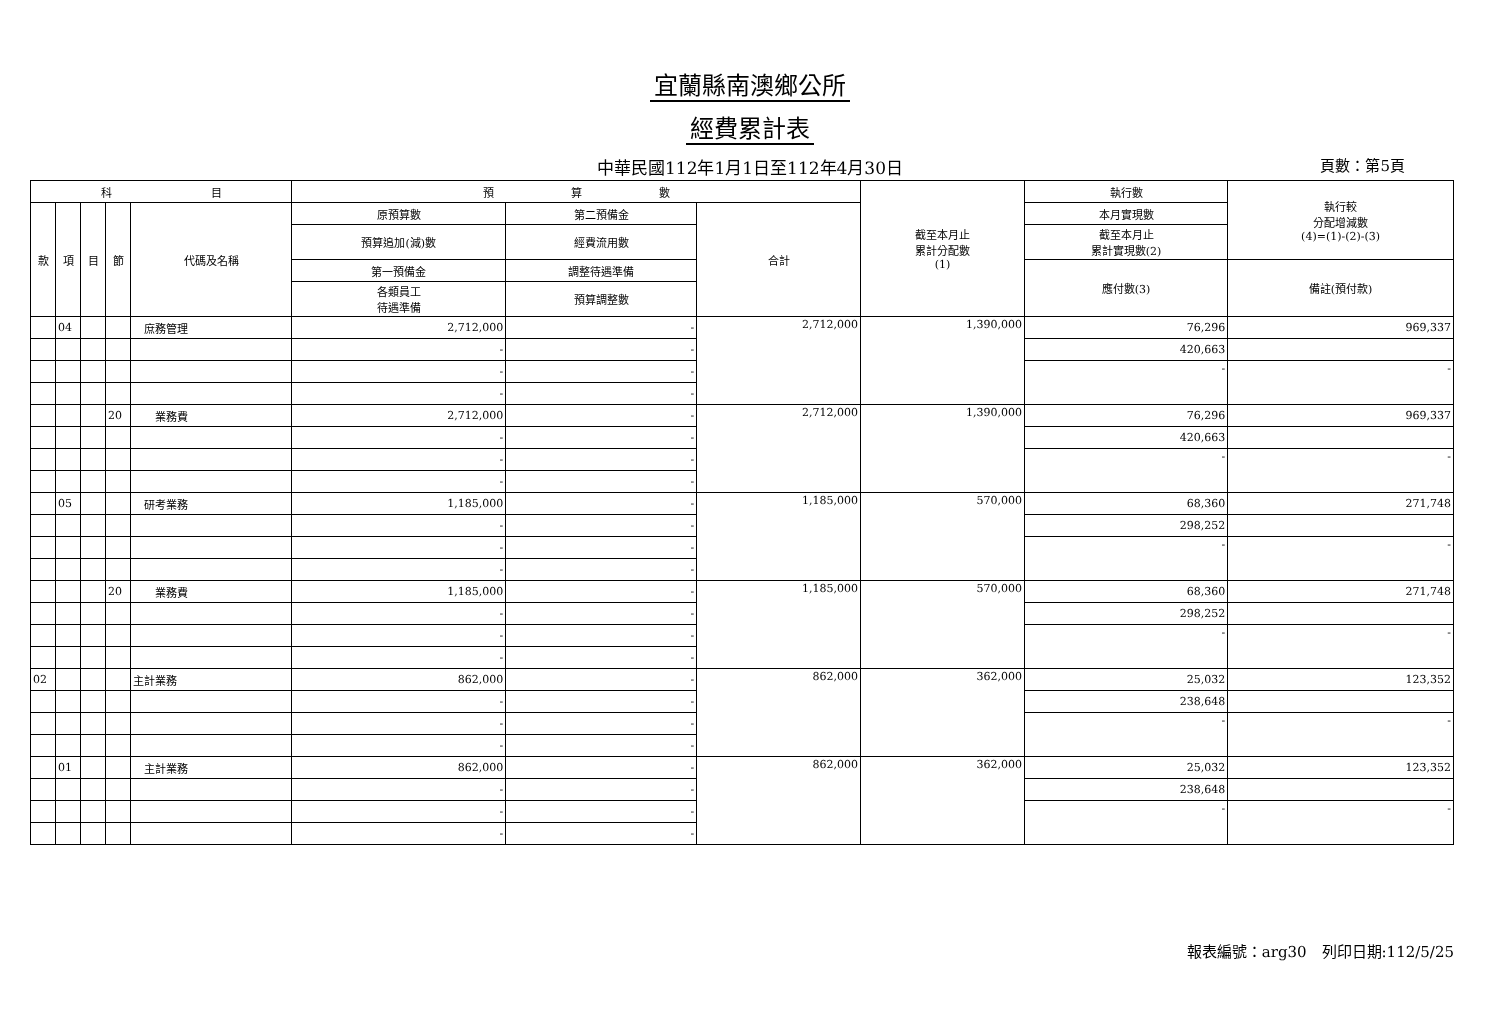宜蘭縣南澳鄉公所
經費累計表
中華民國112年1月1日至112年4月30日 頁數：第5頁
| 科 目 | | | | | 預 算 數 | | | 截至本月止 累計分配數 (1) | 執行數 | 執行較 分配增減數 (4)=(1)-(2)-(3) |
| --- | --- | --- | --- | --- | --- | --- | --- | --- | --- | --- |
| 款 | 項 | 目 | 節 | 代碼及名稱 | 原預算數 | 第二預備金 | 合計 | | 本月實現數 | |
| | | | | | 預算追加(減)數 | 經費流用數 | | | 截至本月止 累計實現數(2) | |
| | | | | | 第一預備金 | 調整待遇準備 | | | 應付數(3) | 備註(預付款) |
| | | | | | 各類員工 待遇準備 | 預算調整數 | | | | |
| | 04 | | | 庶務管理 | 2,712,000 | - | 2,712,000 | 1,390,000 | 76,296 | 969,337 |
| | | | | | - | - | | | 420,663 | |
| | | | | | - | - | | | - | - |
| | | | | | - | - | | | | |
| | | | 20 | 業務費 | 2,712,000 | - | 2,712,000 | 1,390,000 | 76,296 | 969,337 |
| | | | | | - | - | | | 420,663 | |
| | | | | | - | - | | | - | - |
| | | | | | - | - | | | | |
| | 05 | | | 研考業務 | 1,185,000 | - | 1,185,000 | 570,000 | 68,360 | 271,748 |
| | | | | | - | - | | | 298,252 | |
| | | | | | - | - | | | - | - |
| | | | | | - | - | | | | |
| | | | 20 | 業務費 | 1,185,000 | - | 1,185,000 | 570,000 | 68,360 | 271,748 |
| | | | | | - | - | | | 298,252 | |
| | | | | | - | - | | | - | - |
| | | | | | - | - | | | | |
| 02 | | | | 主計業務 | 862,000 | - | 862,000 | 362,000 | 25,032 | 123,352 |
| | | | | | - | - | | | 238,648 | |
| | | | | | - | - | | | - | - |
| | | | | | - | - | | | | |
| | 01 | | | 主計業務 | 862,000 | - | 862,000 | 362,000 | 25,032 | 123,352 |
| | | | | | - | - | | | 238,648 | |
| | | | | | - | - | | | - | - |
| | | | | | - | - | | | | |
報表編號：arg30　列印日期:112/5/25